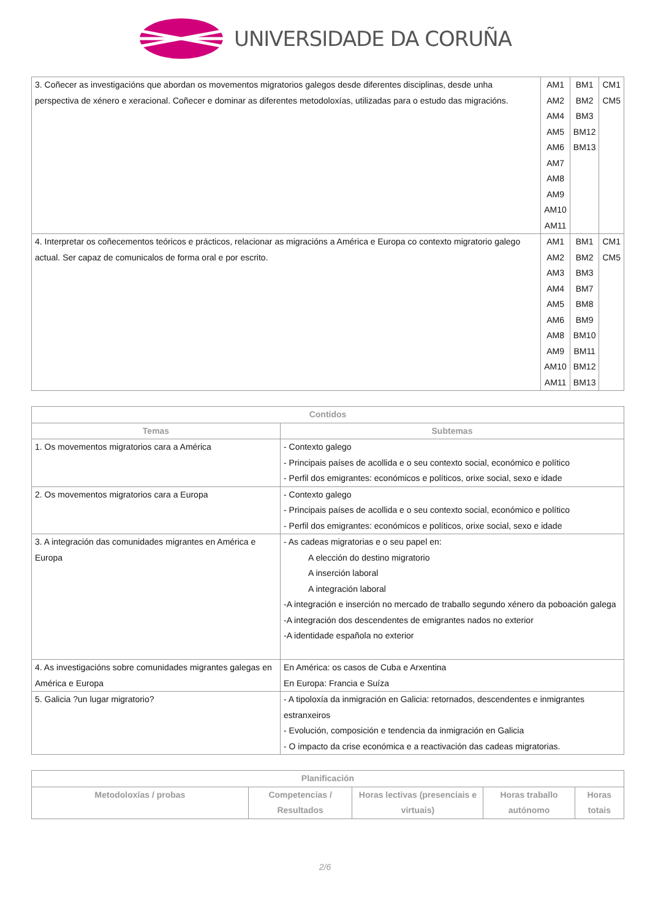UNIVERSIDADE DA CORUÑA
| 3. Coñecer as investigacións que abordan os movementos migratorios galegos desde diferentes disciplinas, desde unha perspectiva de xénero e xeracional. Coñecer e dominar as diferentes metodoloxías, utilizadas para o estudo das migracións. | AM1 AM2 AM4 AM5 AM6 AM7 AM8 AM9 AM10 AM11 | BM1 BM2 BM3 BM12 BM13 | CM1 CM5 |
| 4. Interpretar os coñecementos teóricos e prácticos, relacionar as migracións a América e Europa co contexto migratorio galego actual. Ser capaz de comunicalos de forma oral e por escrito. | AM1 AM2 AM3 AM4 AM5 AM6 AM8 AM9 AM10 AM11 | BM1 BM2 BM3 BM7 BM8 BM9 BM10 BM11 BM12 BM13 | CM1 CM5 |
| Contidos | |
| --- | --- |
| Temas | Subtemas |
| 1. Os movementos migratorios cara a América | - Contexto galego - Principais países de acollida e o seu contexto social, económico e político - Perfil dos emigrantes: económicos e políticos, orixe social, sexo e idade |
| 2. Os movementos migratorios cara a Europa | - Contexto galego - Principais países de acollida e o seu contexto social, económico e político - Perfil dos emigrantes: económicos e políticos, orixe social, sexo e idade |
| 3. A integración das comunidades migrantes en América e Europa | - As cadeas migratorias e o seu papel en: A elección do destino migratorio A inserción laboral A integración laboral -A integración e inserción no mercado de traballo segundo xénero da poboación galega -A integración dos descendentes de emigrantes nados no exterior -A identidade española no exterior |
| 4. As investigacións sobre comunidades migrantes galegas en América e Europa | En América: os casos de Cuba e Arxentina En Europa: Francia e Suíza |
| 5. Galicia ?un lugar migratorio? | - A tipoloxía da inmigración en Galicia: retornados, descendentes e inmigrantes estranxeiros - Evolución, composición e tendencia da inmigración en Galicia - O impacto da crise económica e a reactivación das cadeas migratorias. |
| Planificación | | | | |
| --- | --- | --- | --- | --- |
| Metodoloxías / probas | Competencias / Resultados | Horas lectivas (presenciais e virtuais) | Horas traballo autónomo | Horas totais |
2/6